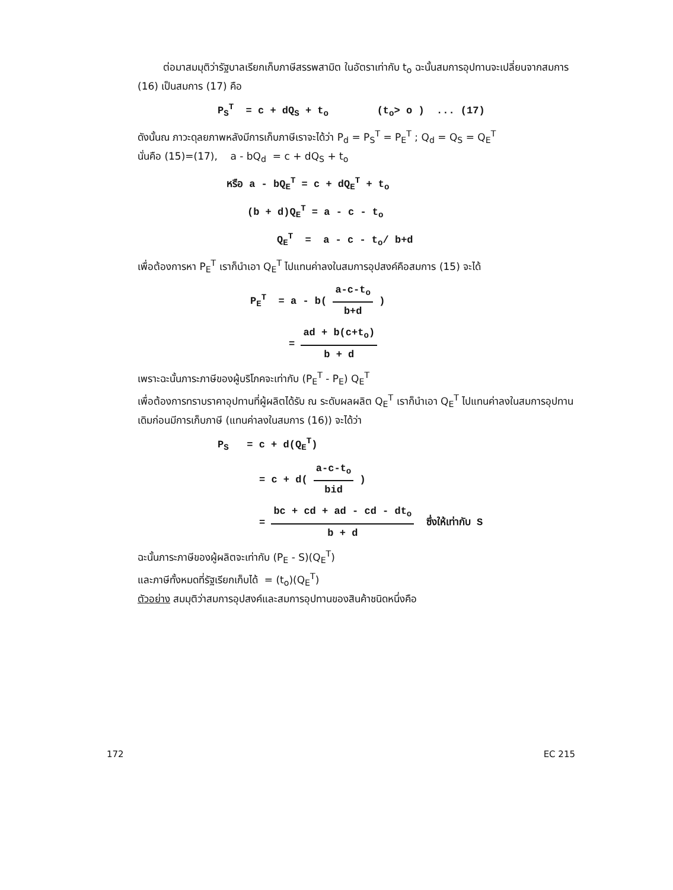ต่อมาสมมุติว่ารัฐบาลเรียกเก็บภาษีสรรพสามิต ในอัตราเท่ากับ t<sub>o</sub> ฉะนั้นสมการอุปทานจะเปลี่ยนจากสมการ (16) เป็นสมการ (17) คือ
P<sub>S</sub><sup>T</sup> = c + dQ<sub>S</sub> + t<sub>o</sub> (t<sub>o</sub>> o ) ... (17)
ดังนั้นณ ภาวะดุลยภาพหลังมีการเก็บภาษีเราจะได้ว่า P<sub>d</sub> = P<sub>S</sub><sup>T</sup> = P<sub>E</sub><sup>T</sup> ; Q<sub>d</sub> = Q<sub>S</sub> = Q<sub>E</sub><sup>T</sup>
นั่นคือ (15)=(17), a - bQ<sub>d</sub> = c + dQ<sub>S</sub> + t<sub>o</sub>
หรือ a - bQ<sub>E</sub><sup>T</sup> = c + dQ<sub>E</sub><sup>T</sup> + t<sub>o</sub>
(b + d)Q<sub>E</sub><sup>T</sup> = a - c - t<sub>o</sub>
Q<sub>E</sub><sup>T</sup> = a - c - t<sub>o</sub>/ b+d
เพื่อต้องการหา P<sub>E</sub><sup>T</sup> เราก็นำเอา Q<sub>E</sub><sup>T</sup> ไปแทนค่าลงในสมการอุปสงค์คือสมการ (15) จะได้
P<sub>E</sub><sup>T</sup> = a - b( a-c-t<sub>o</sub> b+d )
= ad + b(c+t<sub>o</sub>) b + d
เพราะฉะนั้นภาระภาษีของผู้บริโภคจะเท่ากับ (P<sub>E</sub><sup>T</sup> - P<sub>E</sub>) Q<sub>E</sub><sup>T</sup>
เพื่อต้องการทราบราคาอุปทานที่ผู้ผลิตได้รับ ณ ระดับผลผลิต Q<sub>E</sub><sup>T</sup> เราก็นำเอา Q<sub>E</sub><sup>T</sup> ไปแทนค่าลงในสมการอุปทานเดิมก่อนมีการเก็บภาษี (แทนค่าลงในสมการ (16)) จะได้ว่า
P<sub>S</sub> = c + d(Q<sub>E</sub><sup>T</sup>)
= c + d( a-c-t<sub>o</sub> bid )
= bc + cd + ad - cd - dt<sub>o</sub> b + d ซึ่งให้เท่ากับ S
ฉะนั้นภาระภาษีของผู้ผลิตจะเท่ากับ (P<sub>E</sub> - S)(Q<sub>E</sub><sup>T</sup>)
และภาษีทั้งหมดที่รัฐเรียกเก็บได้ = (t<sub>o</sub>)(Q<sub>E</sub><sup>T</sup>)
ตัวอย่าง สมมุติว่าสมการอุปสงค์และสมการอุปทานของสินค้าชนิดหนึ่งคือ
172 EC 215